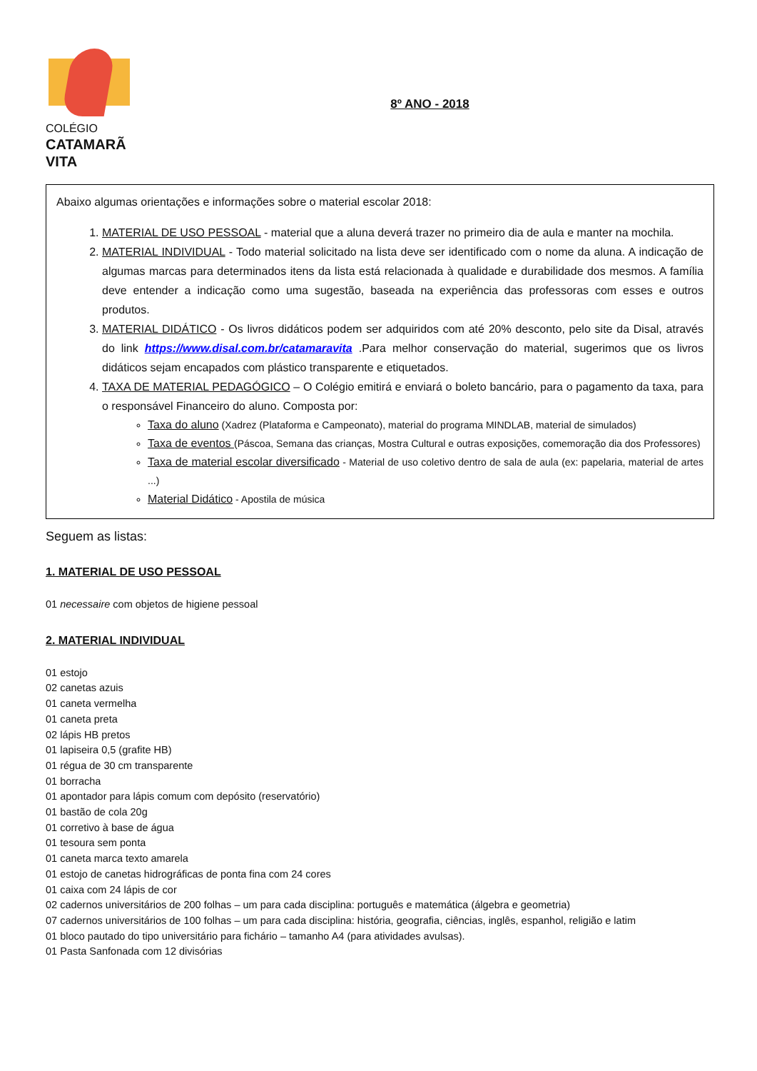COLÉGIO
CATAMARÃ
VITA
8º ANO - 2018
Abaixo algumas orientações e informações sobre o material escolar 2018:
1. MATERIAL DE USO PESSOAL - material que a aluna deverá trazer no primeiro dia de aula e manter na mochila.
2. MATERIAL INDIVIDUAL - Todo material solicitado na lista deve ser identificado com o nome da aluna. A indicação de algumas marcas para determinados itens da lista está relacionada à qualidade e durabilidade dos mesmos. A família deve entender a indicação como uma sugestão, baseada na experiência das professoras com esses e outros produtos.
3. MATERIAL DIDÁTICO - Os livros didáticos podem ser adquiridos com até 20% desconto, pelo site da Disal, através do link https://www.disal.com.br/catamaravita .Para melhor conservação do material, sugerimos que os livros didáticos sejam encapados com plástico transparente e etiquetados.
4. TAXA DE MATERIAL PEDAGÓGICO – O Colégio emitirá e enviará o boleto bancário, para o pagamento da taxa, para o responsável Financeiro do aluno. Composta por:
Taxa do aluno (Xadrez (Plataforma e Campeonato), material do programa MINDLAB, material de simulados)
Taxa de eventos (Páscoa, Semana das crianças, Mostra Cultural e outras exposições, comemoração dia dos Professores)
Taxa de material escolar diversificado - Material de uso coletivo dentro de sala de aula (ex: papelaria, material de artes ...)
Material Didático - Apostila de música
Seguem as listas:
1. MATERIAL DE USO PESSOAL
01 necessaire com objetos de higiene pessoal
2. MATERIAL INDIVIDUAL
01 estojo
02 canetas azuis
01 caneta vermelha
01 caneta preta
02 lápis HB pretos
01 lapiseira 0,5 (grafite HB)
01 régua de 30 cm transparente
01 borracha
01 apontador para lápis comum com depósito (reservatório)
01 bastão de cola 20g
01 corretivo à base de água
01 tesoura sem ponta
01 caneta marca texto amarela
01 estojo de canetas hidrográficas de ponta fina com 24 cores
01 caixa com 24 lápis de cor
02 cadernos universitários de 200 folhas – um para cada disciplina: português e matemática (álgebra e geometria)
07 cadernos universitários de 100 folhas – um para cada disciplina: história, geografia, ciências, inglês, espanhol, religião e latim
01 bloco pautado do tipo universitário para fichário – tamanho A4 (para atividades avulsas).
01 Pasta Sanfonada com 12 divisórias